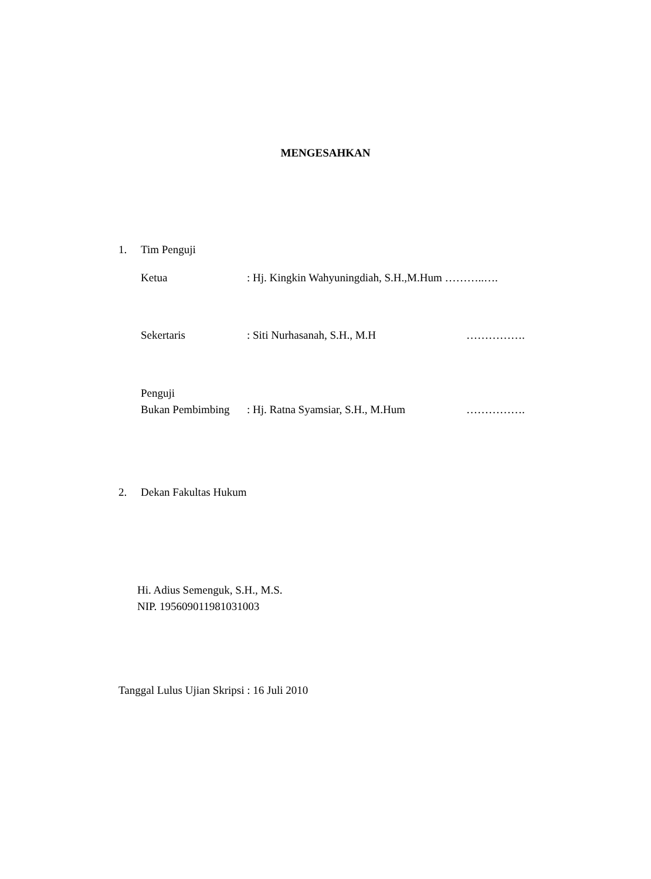MENGESAHKAN
1. Tim Penguji
Ketua : Hj. Kingkin Wahyuningdiah, S.H.,M.Hum ………..….
Sekertaris : Siti Nurhasanah, S.H., M.H …………….
Penguji
Bukan Pembimbing : Hj. Ratna Syamsiar, S.H., M.Hum …………….
2. Dekan Fakultas Hukum
Hi. Adius Semenguk, S.H., M.S.
NIP. 195609011981031003
Tanggal Lulus Ujian Skripsi : 16 Juli 2010